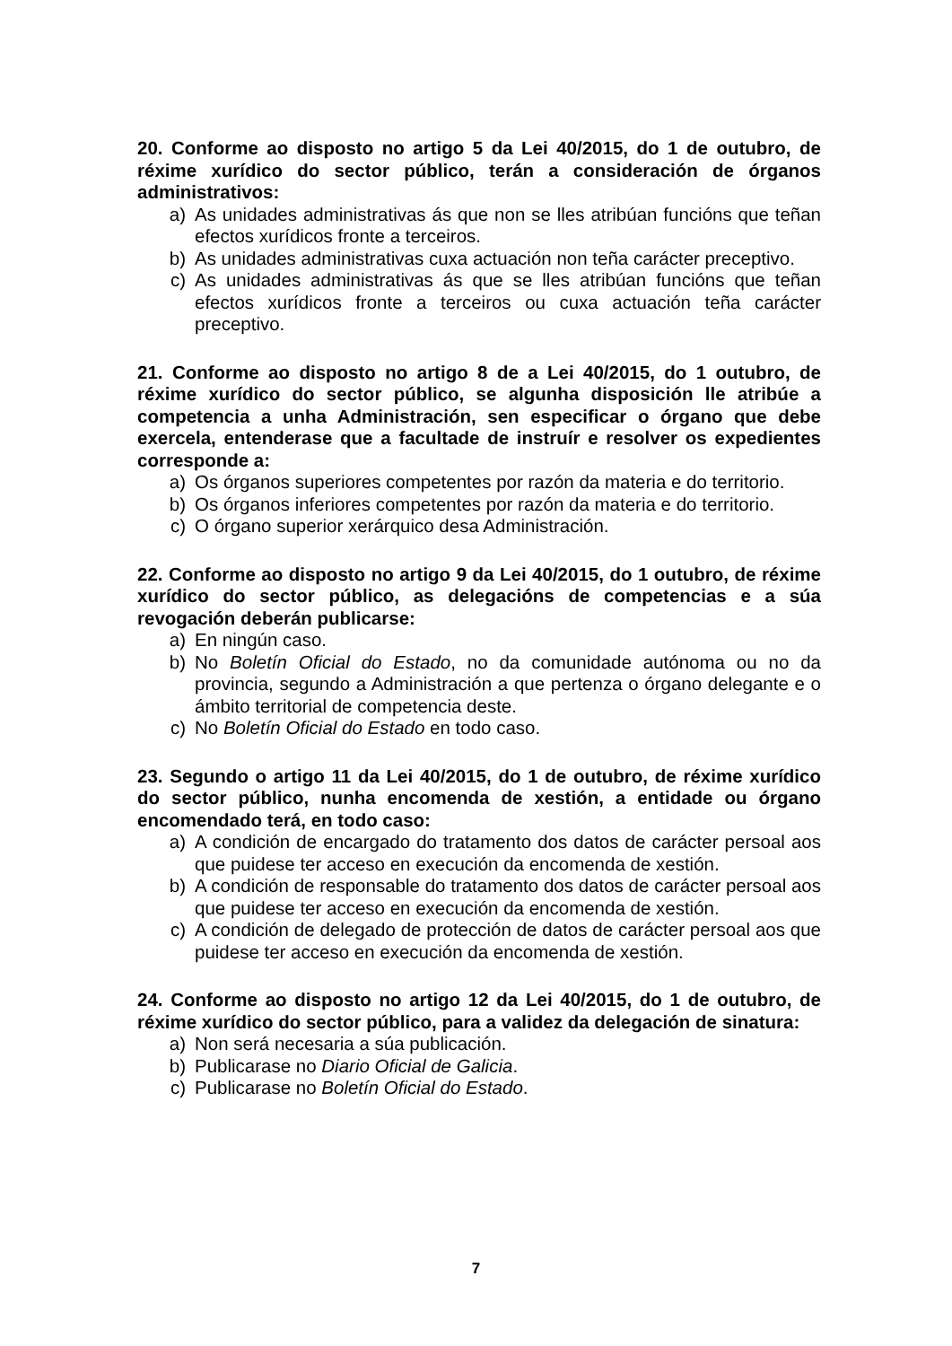20. Conforme ao disposto no artigo 5 da Lei 40/2015, do 1 de outubro, de réxime xurídico do sector público, terán a consideración de órganos administrativos:
a) As unidades administrativas ás que non se lles atribúan funcións que teñan efectos xurídicos fronte a terceiros.
b) As unidades administrativas cuxa actuación non teña carácter preceptivo.
c) As unidades administrativas ás que se lles atribúan funcións que teñan efectos xurídicos fronte a terceiros ou cuxa actuación teña carácter preceptivo.
21. Conforme ao disposto no artigo 8 de a Lei 40/2015, do 1 outubro, de réxime xurídico do sector público, se algunha disposición lle atribúe a competencia a unha Administración, sen especificar o órgano que debe exercela, entenderase que a facultade de instruír e resolver os expedientes corresponde a:
a) Os órganos superiores competentes por razón da materia e do territorio.
b) Os órganos inferiores competentes por razón da materia e do territorio.
c) O órgano superior xerárquico desa Administración.
22. Conforme ao disposto no artigo 9 da Lei 40/2015, do 1 outubro, de réxime xurídico do sector público, as delegacións de competencias e a súa revogación deberán publicarse:
a) En ningún caso.
b) No Boletín Oficial do Estado, no da comunidade autónoma ou no da provincia, segundo a Administración a que pertenza o órgano delegante e o ámbito territorial de competencia deste.
c) No Boletín Oficial do Estado en todo caso.
23. Segundo o artigo 11 da Lei 40/2015, do 1 de outubro, de réxime xurídico do sector público, nunha encomenda de xestión, a entidade ou órgano encomendado terá, en todo caso:
a) A condición de encargado do tratamento dos datos de carácter persoal aos que puidese ter acceso en execución da encomenda de xestión.
b) A condición de responsable do tratamento dos datos de carácter persoal aos que puidese ter acceso en execución da encomenda de xestión.
c) A condición de delegado de protección de datos de carácter persoal aos que puidese ter acceso en execución da encomenda de xestión.
24. Conforme ao disposto no artigo 12 da Lei 40/2015, do 1 de outubro, de réxime xurídico do sector público, para a validez da delegación de sinatura:
a) Non será necesaria a súa publicación.
b) Publicarase no Diario Oficial de Galicia.
c) Publicarase no Boletín Oficial do Estado.
7